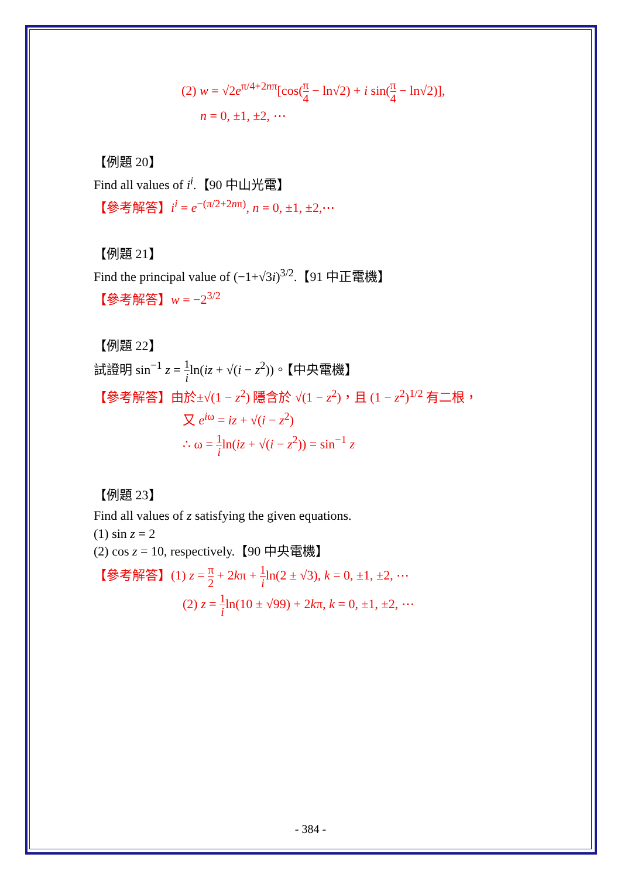(2) w = √2e<sup>π/4+2nπ</sup>[cos(π 4 − ln√2) + i sin(π 4 − ln√2)],
n = 0, ±1, ±2, ⋯
【例題 20】
Find all values of i<sup>i</sup>.【90 中山光電】
【參考解答】i<sup>i</sup> = e<sup>−(π/2+2nπ)</sup>, n = 0, ±1, ±2,⋯
【例題 21】
Find the principal value of (−1+√3i)<sup>3/2</sup>.【91 中正電機】
【參考解答】w = −2<sup>3/2</sup>
【例題 22】
試證明 sin<sup>−1</sup> z = 1 iln(iz + √(i − z<sup>2</sup>))。【中央電機】
【參考解答】由於±√(1 − z<sup>2</sup>) 隱含於 √(1 − z<sup>2</sup>)，且 (1 − z<sup>2</sup>)<sup>1/2</sup> 有二根，
又 e<sup>iω</sup> = iz + √(i − z<sup>2</sup>)
∴ ω = 1 iln(iz + √(i − z<sup>2</sup>)) = sin<sup>−1</sup> z
【例題 23】
Find all values of z satisfying the given equations.
(1) sin z = 2
(2) cos z = 10, respectively.【90 中央電機】
【參考解答】(1) z = π 2 + 2kπ + 1 iln(2 ± √3), k = 0, ±1, ±2, ⋯
(2) z = 1 iln(10 ± √99) + 2kπ, k = 0, ±1, ±2, ⋯
- 384 -